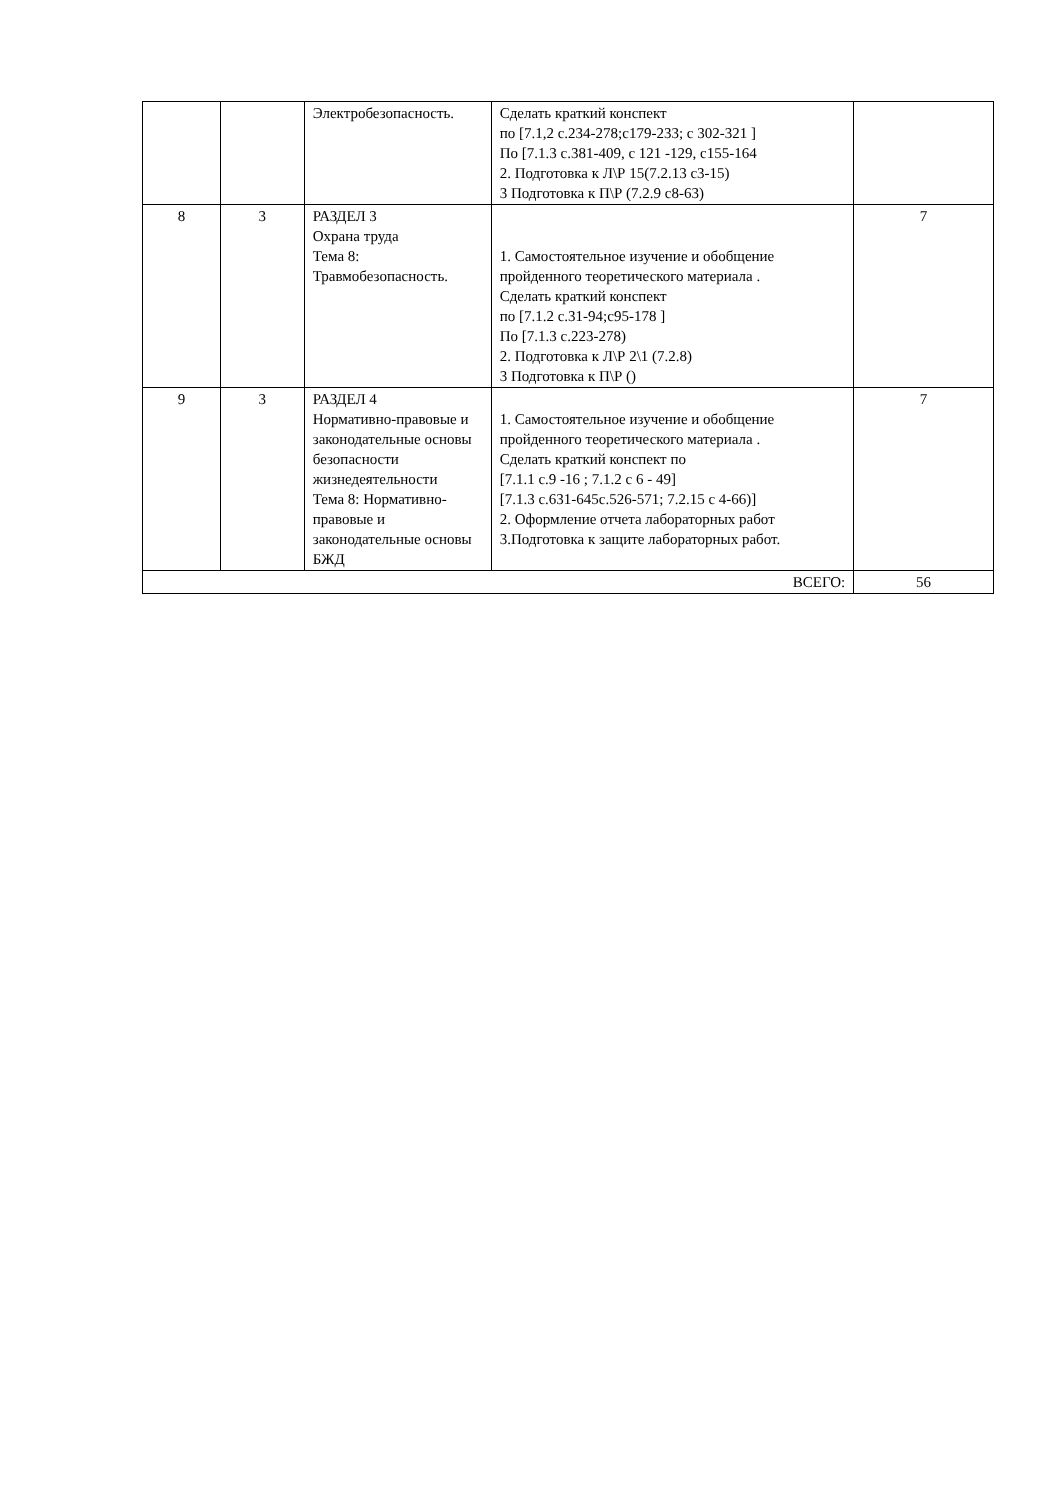| | | Электробезопасность. | Сделать краткий конспект по [7.1,2 с.234-278;с179-233; с 302-321 ] По [7.1.3 с.381-409, с 121 -129, с155-164 2. Подготовка к Л\Р 15(7.2.13 с3-15) 3 Подготовка к П\Р (7.2.9 с8-63) | |
| 8 | 3 | РАЗДЕЛ 3 Охрана труда Тема 8: Травмобезопасность. | 1. Самостоятельное изучение и обобщение пройденного теоретического материала . Сделать краткий конспект по [7.1.2 с.31-94;с95-178 ] По [7.1.3 с.223-278) 2. Подготовка к Л\Р 2\1 (7.2.8) 3 Подготовка к П\Р () | 7 |
| 9 | 3 | РАЗДЕЛ 4 Нормативно-правовые и законодательные основы безопасности жизнедеятельности Тема 8: Нормативно-правовые и законодательные основы БЖД | 1. Самостоятельное изучение и обобщение пройденного теоретического материала . Сделать краткий конспект по [7.1.1 с.9 -16 ; 7.1.2 с 6 - 49] [7.1.3 с.631-645с.526-571; 7.2.15 с 4-66)] 2. Оформление отчета лабораторных работ 3.Подготовка к защите лабораторных работ. | 7 |
| ВСЕГО: | | | | 56 |